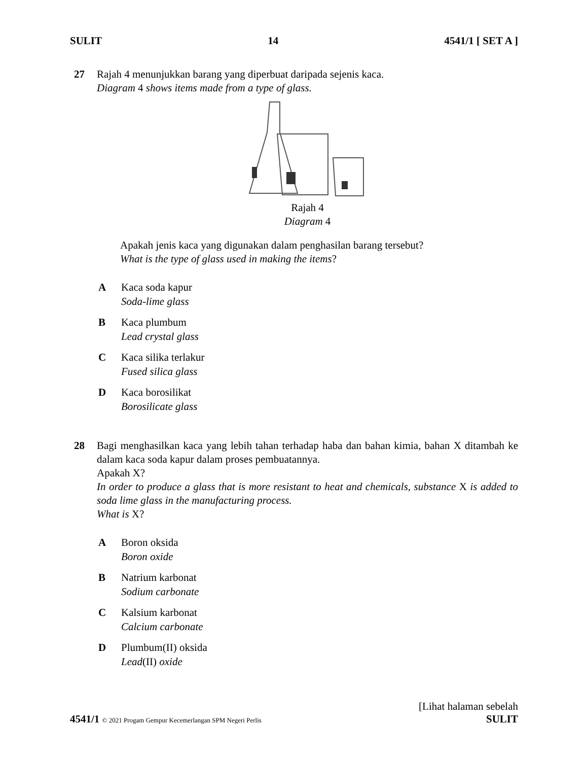SULIT 14 4541/1 [ SET A ]
27 Rajah 4 menunjukkan barang yang diperbuat daripada sejenis kaca.
Diagram 4 shows items made from a type of glass.
Rajah 4
Diagram 4
Apakah jenis kaca yang digunakan dalam penghasilan barang tersebut?
What is the type of glass used in making the items?
A Kaca soda kapur
Soda-lime glass
B Kaca plumbum
Lead crystal glass
C Kaca silika terlakur
Fused silica glass
D Kaca borosilikat
Borosilicate glass
28 Bagi menghasilkan kaca yang lebih tahan terhadap haba dan bahan kimia, bahan X ditambah ke dalam kaca soda kapur dalam proses pembuatannya.
Apakah X?
In order to produce a glass that is more resistant to heat and chemicals, substance X is added to soda lime glass in the manufacturing process.
What is X?
A Boron oksida
Boron oxide
B Natrium karbonat
Sodium carbonate
C Kalsium karbonat
Calcium carbonate
D Plumbum(II) oksida
Lead(II) oxide
[Lihat halaman sebelah
4541/1 © 2021 Progam Gempur Kecemerlangan SPM Negeri Perlis SULIT